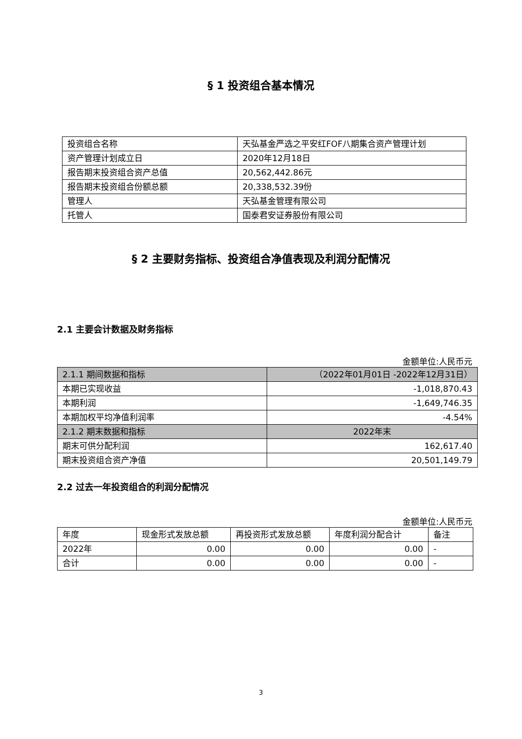§ 1 投资组合基本情况
| 投资组合名称 | 天弘基金严选之平安红FOF八期集合资产管理计划 |
| 资产管理计划成立日 | 2020年12月18日 |
| 报告期末投资组合资产总值 | 20,562,442.86元 |
| 报告期末投资组合份额总额 | 20,338,532.39份 |
| 管理人 | 天弘基金管理有限公司 |
| 托管人 | 国泰君安证券股份有限公司 |
§ 2 主要财务指标、投资组合净值表现及利润分配情况
2.1 主要会计数据及财务指标
金额单位:人民币元
| 2.1.1 期间数据和指标 | （2022年01月01日 -2022年12月31日） |
| 本期已实现收益 | -1,018,870.43 |
| 本期利润 | -1,649,746.35 |
| 本期加权平均净值利润率 | -4.54% |
| 2.1.2 期末数据和指标 | 2022年末 |
| 期末可供分配利润 | 162,617.40 |
| 期末投资组合资产净值 | 20,501,149.79 |
2.2 过去一年投资组合的利润分配情况
金额单位:人民币元
| 年度 | 现金形式发放总额 | 再投资形式发放总额 | 年度利润分配合计 | 备注 |
| 2022年 | 0.00 | 0.00 | 0.00 | - |
| 合计 | 0.00 | 0.00 | 0.00 | - |
3